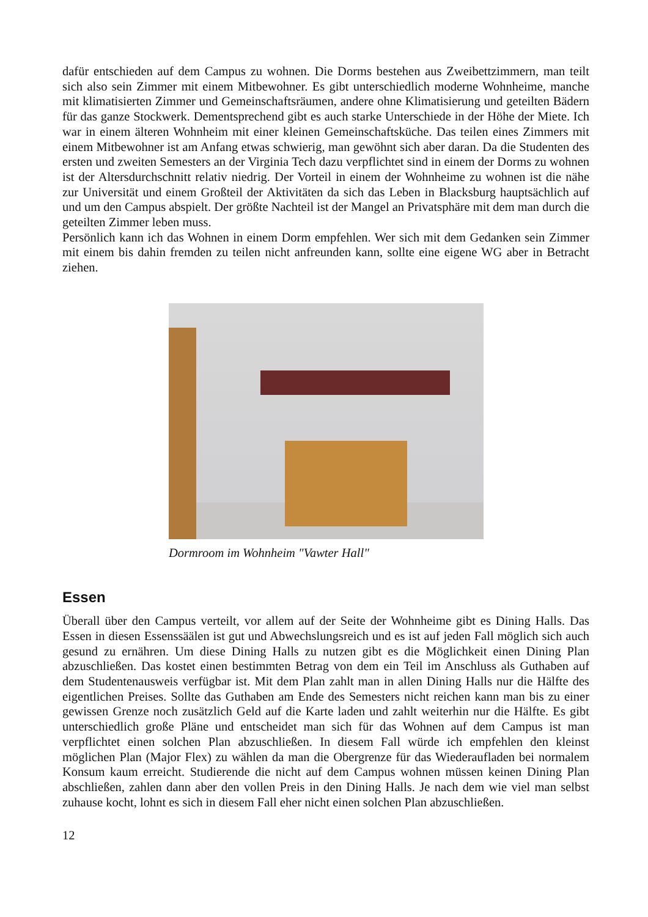dafür entschieden auf dem Campus zu wohnen. Die Dorms bestehen aus Zweibettzimmern, man teilt sich also sein Zimmer mit einem Mitbewohner. Es gibt unterschiedlich moderne Wohnheime, manche mit klimatisierten Zimmer und Gemeinschaftsräumen, andere ohne Klimatisierung und geteilten Bädern für das ganze Stockwerk. Dementsprechend gibt es auch starke Unterschiede in der Höhe der Miete. Ich war in einem älteren Wohnheim mit einer kleinen Gemeinschaftsküche. Das teilen eines Zimmers mit einem Mitbewohner ist am Anfang etwas schwierig, man gewöhnt sich aber daran. Da die Studenten des ersten und zweiten Semesters an der Virginia Tech dazu verpflichtet sind in einem der Dorms zu wohnen ist der Altersdurchschnitt relativ niedrig. Der Vorteil in einem der Wohnheime zu wohnen ist die nähe zur Universität und einem Großteil der Aktivitäten da sich das Leben in Blacksburg hauptsächlich auf und um den Campus abspielt. Der größte Nachteil ist der Mangel an Privatsphäre mit dem man durch die geteilten Zimmer leben muss.
Persönlich kann ich das Wohnen in einem Dorm empfehlen. Wer sich mit dem Gedanken sein Zimmer mit einem bis dahin fremden zu teilen nicht anfreunden kann, sollte eine eigene WG aber in Betracht ziehen.
Dormroom im Wohnheim "Vawter Hall"
Essen
Überall über den Campus verteilt, vor allem auf der Seite der Wohnheime gibt es Dining Halls. Das Essen in diesen Essenssäälen ist gut und Abwechslungsreich und es ist auf jeden Fall möglich sich auch gesund zu ernähren. Um diese Dining Halls zu nutzen gibt es die Möglichkeit einen Dining Plan abzuschließen. Das kostet einen bestimmten Betrag von dem ein Teil im Anschluss als Guthaben auf dem Studentenausweis verfügbar ist. Mit dem Plan zahlt man in allen Dining Halls nur die Hälfte des eigentlichen Preises. Sollte das Guthaben am Ende des Semesters nicht reichen kann man bis zu einer gewissen Grenze noch zusätzlich Geld auf die Karte laden und zahlt weiterhin nur die Hälfte. Es gibt unterschiedlich große Pläne und entscheidet man sich für das Wohnen auf dem Campus ist man verpflichtet einen solchen Plan abzuschließen. In diesem Fall würde ich empfehlen den kleinst möglichen Plan (Major Flex) zu wählen da man die Obergrenze für das Wiederaufladen bei normalem Konsum kaum erreicht. Studierende die nicht auf dem Campus wohnen müssen keinen Dining Plan abschließen, zahlen dann aber den vollen Preis in den Dining Halls. Je nach dem wie viel man selbst zuhause kocht, lohnt es sich in diesem Fall eher nicht einen solchen Plan abzuschließen.
12